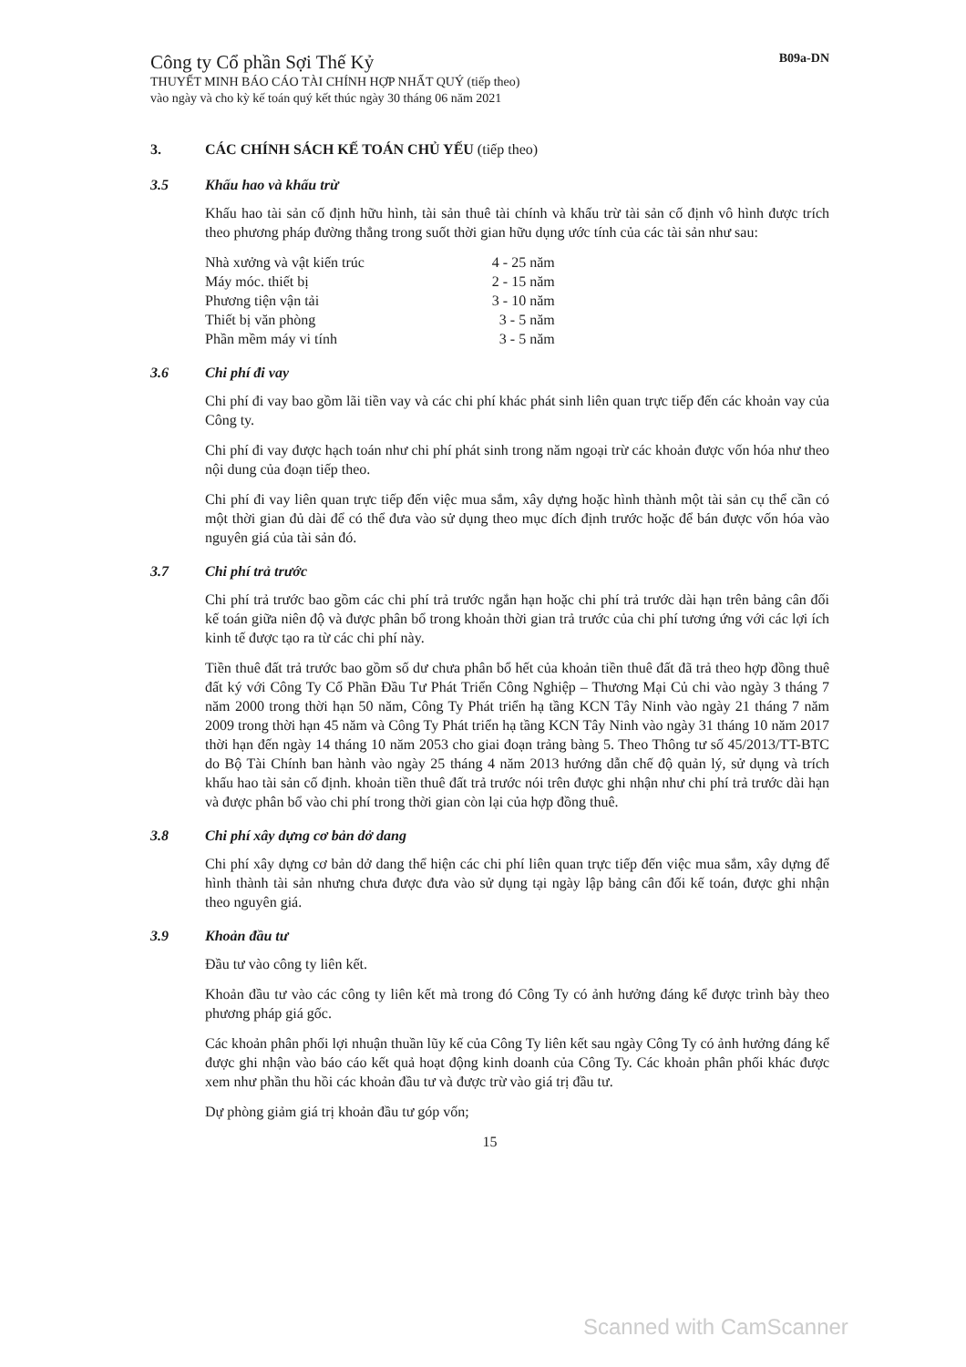Công ty Cổ phần Sợi Thế Kỷ
THUYẾT MINH BÁO CÁO TÀI CHÍNH HỢP NHẤT QUÝ (tiếp theo)
vào ngày và cho kỳ kế toán quý kết thúc ngày 30 tháng 06 năm 2021
B09a-DN
3. CÁC CHÍNH SÁCH KẾ TOÁN CHỦ YẾU (tiếp theo)
3.5 Khấu hao và khấu trừ
Khấu hao tài sản cố định hữu hình, tài sản thuê tài chính và khấu trừ tài sản cố định vô hình được trích theo phương pháp đường thẳng trong suốt thời gian hữu dụng ước tính của các tài sản như sau:
| Nhà xưởng và vật kiến trúc | 4 - 25 năm |
| Máy móc. thiết bị | 2 - 15 năm |
| Phương tiện vận tải | 3 - 10 năm |
| Thiết bị văn phòng | 3 - 5 năm |
| Phần mềm máy vi tính | 3 - 5 năm |
3.6 Chi phí đi vay
Chi phí đi vay bao gồm lãi tiền vay và các chi phí khác phát sinh liên quan trực tiếp đến các khoản vay của Công ty.
Chi phí đi vay được hạch toán như chi phí phát sinh trong năm ngoại trừ các khoản được vốn hóa như theo nội dung của đoạn tiếp theo.
Chi phí đi vay liên quan trực tiếp đến việc mua sắm, xây dựng hoặc hình thành một tài sản cụ thể cần có một thời gian đủ dài để có thể đưa vào sử dụng theo mục đích định trước hoặc để bán được vốn hóa vào nguyên giá của tài sản đó.
3.7 Chi phí trả trước
Chi phí trả trước bao gồm các chi phí trả trước ngắn hạn hoặc chi phí trả trước dài hạn trên bảng cân đối kế toán giữa niên độ và được phân bổ trong khoản thời gian trả trước của chi phí tương ứng với các lợi ích kinh tế được tạo ra từ các chi phí này.
Tiền thuê đất trả trước bao gồm số dư chưa phân bổ hết của khoản tiền thuê đất đã trả theo hợp đồng thuê đất ký với Công Ty Cổ Phần Đầu Tư Phát Triển Công Nghiệp – Thương Mại Củ chi vào ngày 3 tháng 7 năm 2000 trong thời hạn 50 năm, Công Ty Phát triển hạ tầng KCN Tây Ninh vào ngày 21 tháng 7 năm 2009 trong thời hạn 45 năm và Công Ty Phát triển hạ tầng KCN Tây Ninh vào ngày 31 tháng 10 năm 2017 thời hạn đến ngày 14 tháng 10 năm 2053 cho giai đoạn trảng bàng 5. Theo Thông tư số 45/2013/TT-BTC do Bộ Tài Chính ban hành vào ngày 25 tháng 4 năm 2013 hướng dẫn chế độ quản lý, sử dụng và trích khấu hao tài sản cố định. khoản tiền thuê đất trả trước nói trên được ghi nhận như chi phí trả trước dài hạn và được phân bổ vào chi phí trong thời gian còn lại của hợp đồng thuê.
3.8 Chi phí xây dựng cơ bản dở dang
Chi phí xây dựng cơ bản dở dang thể hiện các chi phí liên quan trực tiếp đến việc mua sắm, xây dựng để hình thành tài sản nhưng chưa được đưa vào sử dụng tại ngày lập bảng cân đối kế toán, được ghi nhận theo nguyên giá.
3.9 Khoản đầu tư
Đầu tư vào công ty liên kết.
Khoản đầu tư vào các công ty liên kết mà trong đó Công Ty có ảnh hưởng đáng kể được trình bày theo phương pháp giá gốc.
Các khoản phân phối lợi nhuận thuần lũy kế của Công Ty liên kết sau ngày Công Ty có ảnh hưởng đáng kể được ghi nhận vào báo cáo kết quả hoạt động kinh doanh của Công Ty. Các khoản phân phối khác được xem như phần thu hồi các khoản đầu tư và được trừ vào giá trị đầu tư.
Dự phòng giảm giá trị khoản đầu tư góp vốn;
15
Scanned with CamScanner